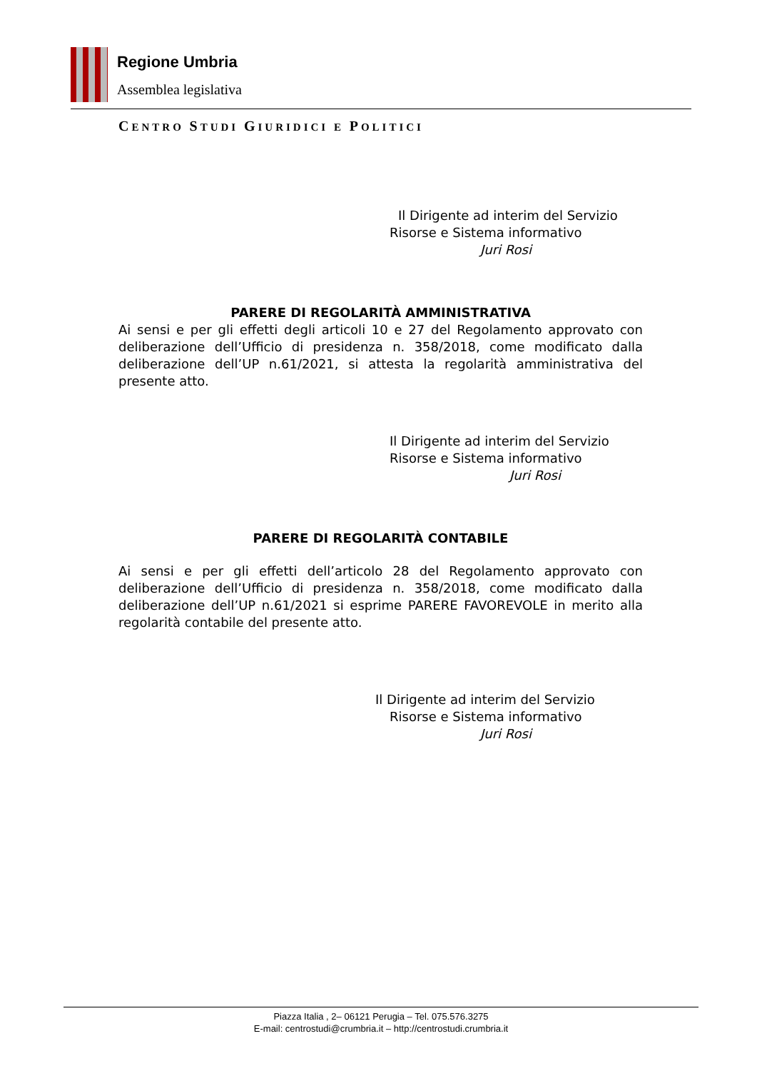Regione Umbria
Assemblea legislativa
CENTRO STUDI GIURIDICI E POLITICI
Il Dirigente ad interim del Servizio
Risorse e Sistema informativo
Juri Rosi
PARERE DI REGOLARITÀ AMMINISTRATIVA
Ai sensi e per gli effetti degli articoli 10 e 27 del Regolamento approvato con deliberazione dell’Ufficio di presidenza n. 358/2018, come modificato dalla deliberazione dell’UP n.61/2021, si attesta la regolarità amministrativa del presente atto.
Il Dirigente ad interim del Servizio
Risorse e Sistema informativo
Juri Rosi
PARERE DI REGOLARITÀ CONTABILE
Ai sensi e per gli effetti dell’articolo 28 del Regolamento approvato con deliberazione dell’Ufficio di presidenza n. 358/2018, come modificato dalla deliberazione dell’UP n.61/2021 si esprime PARERE FAVOREVOLE in merito alla regolarità contabile del presente atto.
Il Dirigente ad interim del Servizio
Risorse e Sistema informativo
Juri Rosi
Piazza Italia , 2– 06121 Perugia – Tel. 075.576.3275
E-mail: centrostudi@crumbria.it – http://centrostudi.crumbria.it